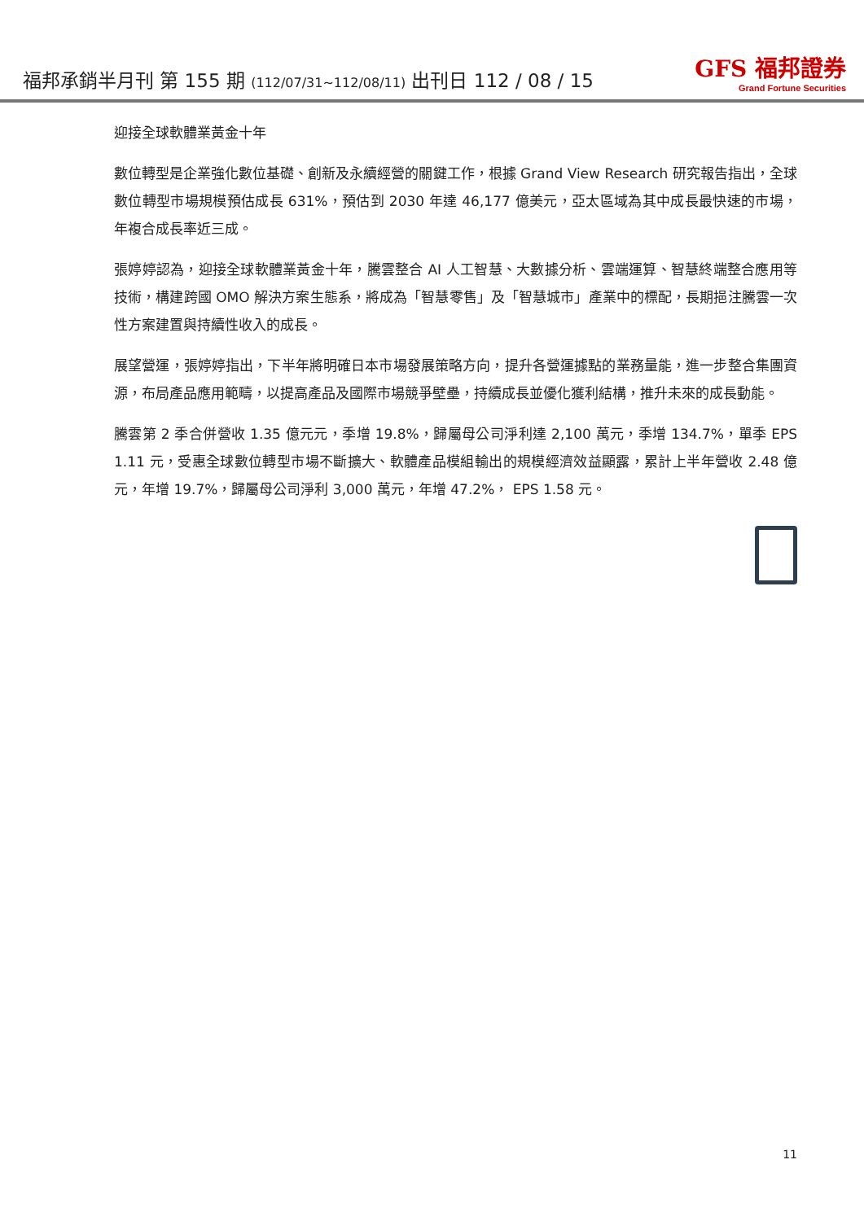福邦承銷半月刊 第 155 期 (112/07/31~112/08/11) 出刊日 112 / 08 / 15
GFS 福邦證券
Grand Fortune Securities
迎接全球軟體業黃金十年
數位轉型是企業強化數位基礎、創新及永續經營的關鍵工作，根據 Grand View Research 研究報告指出，全球數位轉型市場規模預估成長 631%，預估到 2030 年達 46,177 億美元，亞太區域為其中成長最快速的市場，年複合成長率近三成。
張婷婷認為，迎接全球軟體業黃金十年，騰雲整合 AI 人工智慧、大數據分析、雲端運算、智慧終端整合應用等技術，構建跨國 OMO 解決方案生態系，將成為「智慧零售」及「智慧城市」產業中的標配，長期挹注騰雲一次性方案建置與持續性收入的成長。
展望營運，張婷婷指出，下半年將明確日本市場發展策略方向，提升各營運據點的業務量能，進一步整合集團資源，布局產品應用範疇，以提高產品及國際市場競爭壁壘，持續成長並優化獲利結構，推升未來的成長動能。
騰雲第 2 季合併營收 1.35 億元元，季增 19.8%，歸屬母公司淨利達 2,100 萬元，季增 134.7%，單季 EPS 1.11 元，受惠全球數位轉型市場不斷擴大、軟體產品模組輸出的規模經濟效益顯露，累計上半年營收 2.48 億元，年增 19.7%，歸屬母公司淨利 3,000 萬元，年增 47.2%， EPS 1.58 元。
11